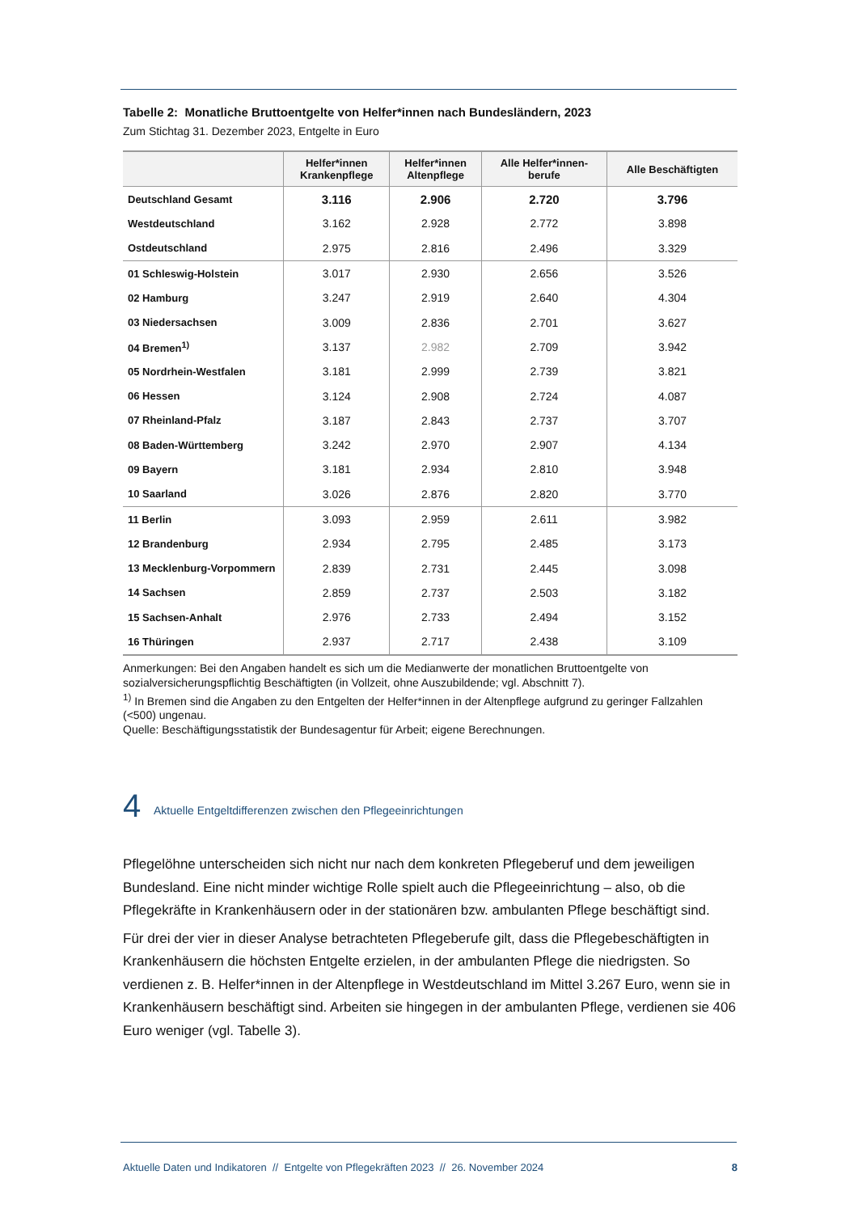Tabelle 2: Monatliche Bruttoentgelte von Helfer*innen nach Bundesländern, 2023
Zum Stichtag 31. Dezember 2023, Entgelte in Euro
| | Helfer*innen Krankenpflege | Helfer*innen Altenpflege | Alle Helfer*innen- berufe | Alle Beschäftigten |
| --- | --- | --- | --- | --- |
| Deutschland Gesamt | 3.116 | 2.906 | 2.720 | 3.796 |
| Westdeutschland | 3.162 | 2.928 | 2.772 | 3.898 |
| Ostdeutschland | 2.975 | 2.816 | 2.496 | 3.329 |
| 01 Schleswig-Holstein | 3.017 | 2.930 | 2.656 | 3.526 |
| 02 Hamburg | 3.247 | 2.919 | 2.640 | 4.304 |
| 03 Niedersachsen | 3.009 | 2.836 | 2.701 | 3.627 |
| 04 Bremen<sup>1)</sup> | 3.137 | 2.982 | 2.709 | 3.942 |
| 05 Nordrhein-Westfalen | 3.181 | 2.999 | 2.739 | 3.821 |
| 06 Hessen | 3.124 | 2.908 | 2.724 | 4.087 |
| 07 Rheinland-Pfalz | 3.187 | 2.843 | 2.737 | 3.707 |
| 08 Baden-Württemberg | 3.242 | 2.970 | 2.907 | 4.134 |
| 09 Bayern | 3.181 | 2.934 | 2.810 | 3.948 |
| 10 Saarland | 3.026 | 2.876 | 2.820 | 3.770 |
| 11 Berlin | 3.093 | 2.959 | 2.611 | 3.982 |
| 12 Brandenburg | 2.934 | 2.795 | 2.485 | 3.173 |
| 13 Mecklenburg-Vorpommern | 2.839 | 2.731 | 2.445 | 3.098 |
| 14 Sachsen | 2.859 | 2.737 | 2.503 | 3.182 |
| 15 Sachsen-Anhalt | 2.976 | 2.733 | 2.494 | 3.152 |
| 16 Thüringen | 2.937 | 2.717 | 2.438 | 3.109 |
Anmerkungen: Bei den Angaben handelt es sich um die Medianwerte der monatlichen Bruttoentgelte von sozialversicherungspflichtig Beschäftigten (in Vollzeit, ohne Auszubildende; vgl. Abschnitt 7).
<sup>1)</sup> In Bremen sind die Angaben zu den Entgelten der Helfer*innen in der Altenpflege aufgrund zu geringer Fallzahlen (<500) ungenau.
Quelle: Beschäftigungsstatistik der Bundesagentur für Arbeit; eigene Berechnungen.
4
Aktuelle Entgeltdifferenzen zwischen den Pflegeeinrichtungen
Pflegelöhne unterscheiden sich nicht nur nach dem konkreten Pflegeberuf und dem jeweiligen Bundesland. Eine nicht minder wichtige Rolle spielt auch die Pflegeeinrichtung – also, ob die Pflegekräfte in Krankenhäusern oder in der stationären bzw. ambulanten Pflege beschäftigt sind.
Für drei der vier in dieser Analyse betrachteten Pflegeberufe gilt, dass die Pflegebeschäftigten in Krankenhäusern die höchsten Entgelte erzielen, in der ambulanten Pflege die niedrigsten. So verdienen z. B. Helfer*innen in der Altenpflege in Westdeutschland im Mittel 3.267 Euro, wenn sie in Krankenhäusern beschäftigt sind. Arbeiten sie hingegen in der ambulanten Pflege, verdienen sie 406 Euro weniger (vgl. Tabelle 3).
Aktuelle Daten und Indikatoren // Entgelte von Pflegekräften 2023 // 26. November 2024 8